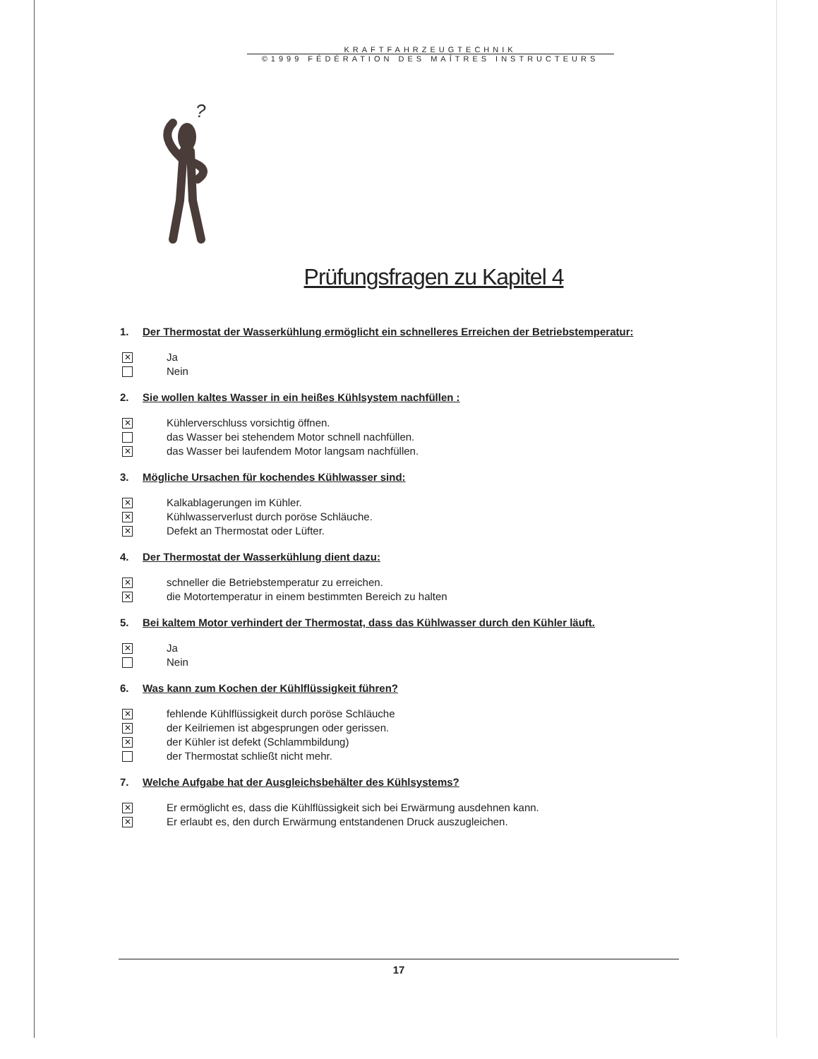KRAFTFAHRZEUGTECHNIK
©1999 FÉDÉRATION DES MAÎTRES INSTRUCTEURS
?
Prüfungsfragen zu Kapitel 4
1. Der Thermostat der Wasserkühlung ermöglicht ein schnelleres Erreichen der Betriebstemperatur:
✕
Ja
Nein
2. Sie wollen kaltes Wasser in ein heißes Kühlsystem nachfüllen :
✕
Kühlerverschluss vorsichtig öffnen.
das Wasser bei stehendem Motor schnell nachfüllen.
✕
das Wasser bei laufendem Motor langsam nachfüllen.
3. Mögliche Ursachen für kochendes Kühlwasser sind:
✕
Kalkablagerungen im Kühler.
✕
Kühlwasserverlust durch poröse Schläuche.
✕
Defekt an Thermostat oder Lüfter.
4. Der Thermostat der Wasserkühlung dient dazu:
✕
schneller die Betriebstemperatur zu erreichen.
✕
die Motortemperatur in einem bestimmten Bereich zu halten
5. Bei kaltem Motor verhindert der Thermostat, dass das Kühlwasser durch den Kühler läuft.
✕
Ja
Nein
6. Was kann zum Kochen der Kühlflüssigkeit führen?
✕
fehlende Kühlflüssigkeit durch poröse Schläuche
✕
der Keilriemen ist abgesprungen oder gerissen.
✕
der Kühler ist defekt (Schlammbildung)
der Thermostat schließt nicht mehr.
7. Welche Aufgabe hat der Ausgleichsbehälter des Kühlsystems?
✕
Er ermöglicht es, dass die Kühlflüssigkeit sich bei Erwärmung ausdehnen kann.
✕
Er erlaubt es, den durch Erwärmung entstandenen Druck auszugleichen.
17